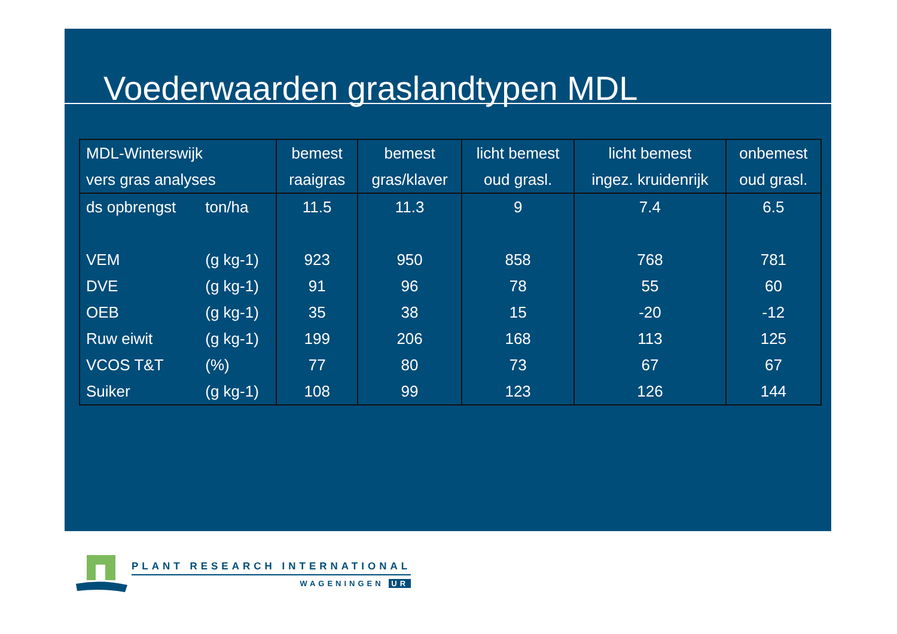Voederwaarden graslandtypen MDL
| MDL-Winterswijk | | bemest | bemest | licht bemest | licht bemest | onbemest |
| --- | --- | --- | --- | --- | --- | --- |
| vers gras analyses | | raaigras | gras/klaver | oud grasl. | ingez. kruidenrijk | oud grasl. |
| ds opbrengst | ton/ha | 11.5 | 11.3 | 9 | 7.4 | 6.5 |
| VEM | (g kg-1) | 923 | 950 | 858 | 768 | 781 |
| DVE | (g kg-1) | 91 | 96 | 78 | 55 | 60 |
| OEB | (g kg-1) | 35 | 38 | 15 | -20 | -12 |
| Ruw eiwit | (g kg-1) | 199 | 206 | 168 | 113 | 125 |
| VCOS T&T | (%) | 77 | 80 | 73 | 67 | 67 |
| Suiker | (g kg-1) | 108 | 99 | 123 | 126 | 144 |
PLANT RESEARCH INTERNATIONAL
WAGENINGEN UR